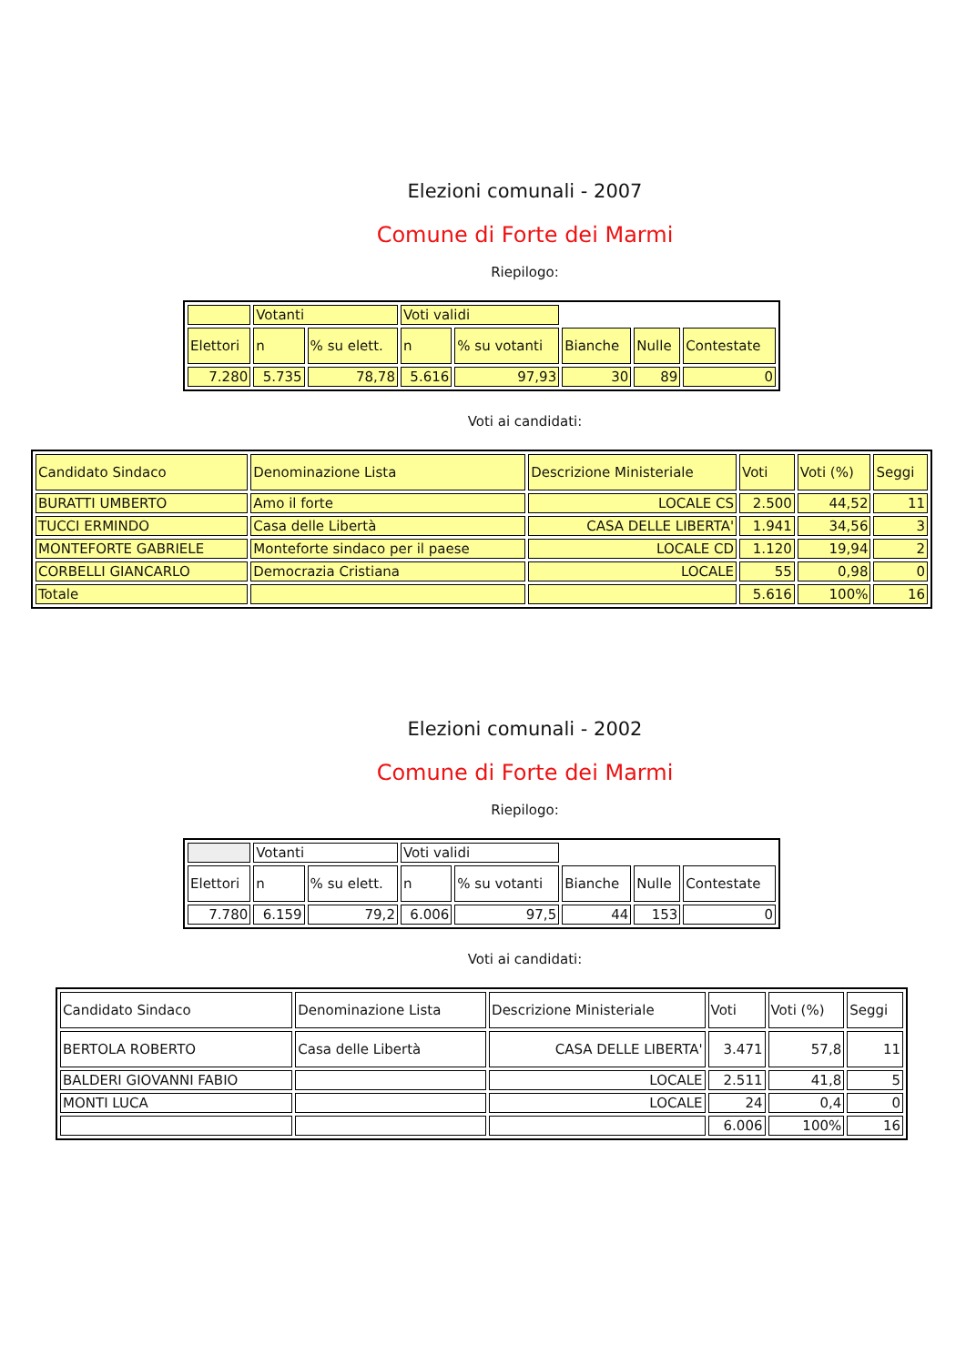Elezioni comunali - 2007
Comune di Forte dei Marmi
Riepilogo:
| | Votanti | | Voti validi | | | | |
| Elettori | n | % su elett. | n | % su votanti | Bianche | Nulle | Contestate |
| 7.280 | 5.735 | 78,78 | 5.616 | 97,93 | 30 | 89 | 0 |
Voti ai candidati:
| Candidato Sindaco | Denominazione Lista | Descrizione Ministeriale | Voti | Voti (%) | Seggi |
| BURATTI UMBERTO | Amo il forte | LOCALE CS | 2.500 | 44,52 | 11 |
| TUCCI ERMINDO | Casa delle Libertà | CASA DELLE LIBERTA' | 1.941 | 34,56 | 3 |
| MONTEFORTE GABRIELE | Monteforte sindaco per il paese | LOCALE CD | 1.120 | 19,94 | 2 |
| CORBELLI GIANCARLO | Democrazia Cristiana | LOCALE | 55 | 0,98 | 0 |
| Totale | | | 5.616 | 100% | 16 |
Elezioni comunali - 2002
Comune di Forte dei Marmi
Riepilogo:
| | Votanti | | Voti validi | | | | |
| Elettori | n | % su elett. | n | % su votanti | Bianche | Nulle | Contestate |
| 7.780 | 6.159 | 79,2 | 6.006 | 97,5 | 44 | 153 | 0 |
Voti ai candidati:
| Candidato Sindaco | Denominazione Lista | Descrizione Ministeriale | Voti | Voti (%) | Seggi |
| BERTOLA ROBERTO | Casa delle Libertà | CASA DELLE LIBERTA' | 3.471 | 57,8 | 11 |
| BALDERI GIOVANNI FABIO | | LOCALE | 2.511 | 41,8 | 5 |
| MONTI LUCA | | LOCALE | 24 | 0,4 | 0 |
| | | | 6.006 | 100% | 16 |